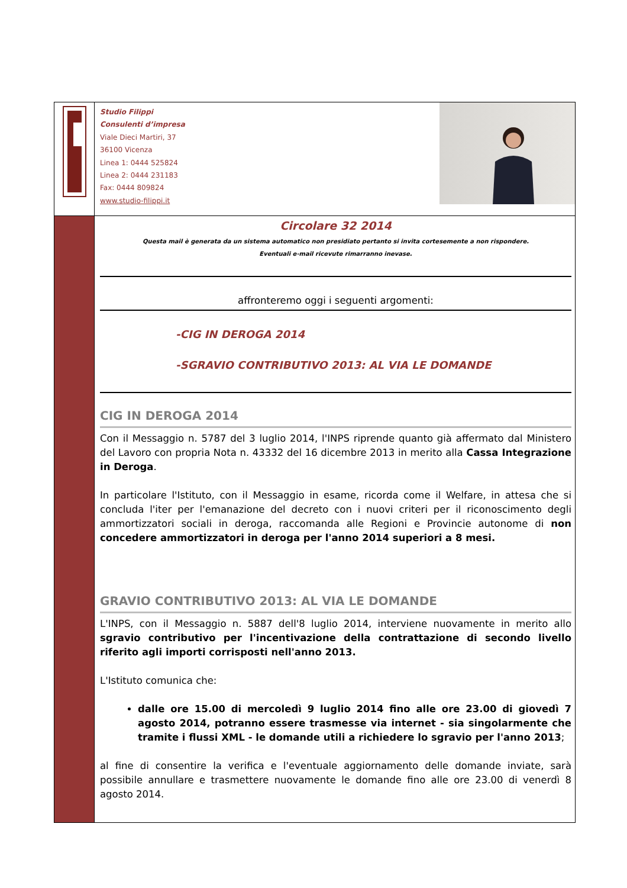Studio Filippi
Consulenti d’impresa
Viale Dieci Martiri, 37
36100 Vicenza
Linea 1: 0444 525824
Linea 2: 0444 231183
Fax: 0444 809824
www.studio-filippi.it
Circolare 32 2014
Questa mail è generata da un sistema automatico non presidiato pertanto si invita cortesemente a non rispondere.
Eventuali e-mail ricevute rimarranno inevase.
affronteremo oggi i seguenti argomenti:
-CIG IN DEROGA 2014
-SGRAVIO CONTRIBUTIVO 2013: AL VIA LE DOMANDE
CIG IN DEROGA 2014
Con il Messaggio n. 5787 del 3 luglio 2014, l'INPS riprende quanto già affermato dal Ministero del Lavoro con propria Nota n. 43332 del 16 dicembre 2013 in merito alla Cassa Integrazione in Deroga.
In particolare l'Istituto, con il Messaggio in esame, ricorda come il Welfare, in attesa che si concluda l'iter per l'emanazione del decreto con i nuovi criteri per il riconoscimento degli ammortizzatori sociali in deroga, raccomanda alle Regioni e Provincie autonome di non concedere ammortizzatori in deroga per l'anno 2014 superiori a 8 mesi.
GRAVIO CONTRIBUTIVO 2013: AL VIA LE DOMANDE
L'INPS, con il Messaggio n. 5887 dell'8 luglio 2014, interviene nuovamente in merito allo sgravio contributivo per l'incentivazione della contrattazione di secondo livello riferito agli importi corrisposti nell'anno 2013.
L'Istituto comunica che:
dalle ore 15.00 di mercoledì 9 luglio 2014 fino alle ore 23.00 di giovedì 7 agosto 2014, potranno essere trasmesse via internet - sia singolarmente che tramite i flussi XML - le domande utili a richiedere lo sgravio per l'anno 2013;
al fine di consentire la verifica e l'eventuale aggiornamento delle domande inviate, sarà possibile annullare e trasmettere nuovamente le domande fino alle ore 23.00 di venerdì 8 agosto 2014.